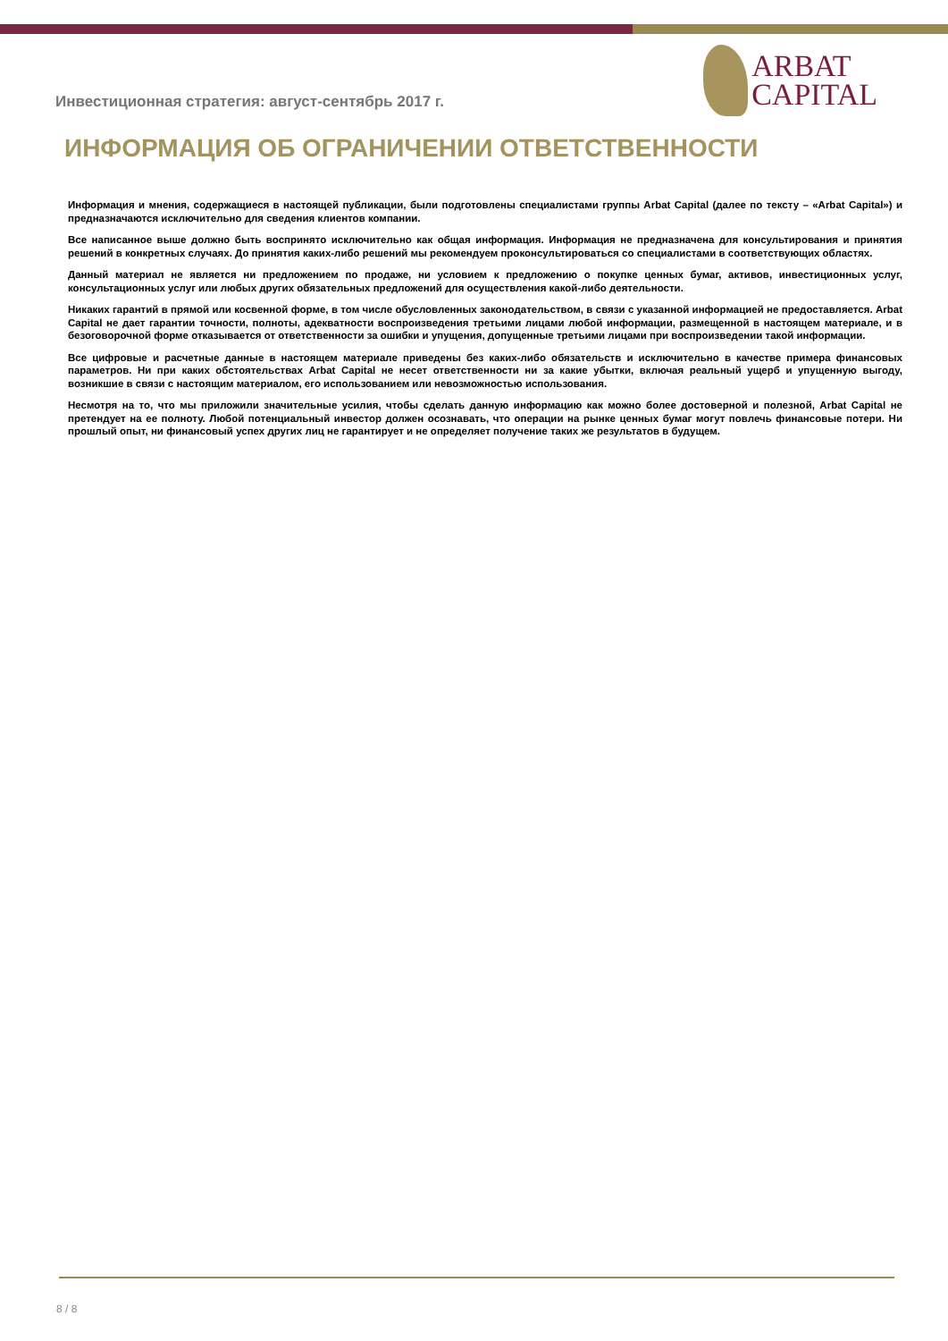Инвестиционная стратегия: август-сентябрь 2017 г.
ARBAT
CAPITAL
ИНФОРМАЦИЯ ОБ ОГРАНИЧЕНИИ ОТВЕТСТВЕННОСТИ
Информация и мнения, содержащиеся в настоящей публикации, были подготовлены специалистами группы Arbat Capital (далее по тексту – «Arbat Capital») и предназначаются исключительно для сведения клиентов компании.
Все написанное выше должно быть воспринято исключительно как общая информация. Информация не предназначена для консультирования и принятия решений в конкретных случаях. До принятия каких-либо решений мы рекомендуем проконсультироваться со специалистами в соответствующих областях.
Данный материал не является ни предложением по продаже, ни условием к предложению о покупке ценных бумаг, активов, инвестиционных услуг, консультационных услуг или любых других обязательных предложений для осуществления какой-либо деятельности.
Никаких гарантий в прямой или косвенной форме, в том числе обусловленных законодательством, в связи с указанной информацией не предоставляется. Arbat Capital не дает гарантии точности, полноты, адекватности воспроизведения третьими лицами любой информации, размещенной в настоящем материале, и в безоговорочной форме отказывается от ответственности за ошибки и упущения, допущенные третьими лицами при воспроизведении такой информации.
Все цифровые и расчетные данные в настоящем материале приведены без каких-либо обязательств и исключительно в качестве примера финансовых параметров. Ни при каких обстоятельствах Arbat Capital не несет ответственности ни за какие убытки, включая реальный ущерб и упущенную выгоду, возникшие в связи с настоящим материалом, его использованием или невозможностью использования.
Несмотря на то, что мы приложили значительные усилия, чтобы сделать данную информацию как можно более достоверной и полезной, Arbat Capital не претендует на ее полноту. Любой потенциальный инвестор должен осознавать, что операции на рынке ценных бумаг могут повлечь финансовые потери. Ни прошлый опыт, ни финансовый успех других лиц не гарантирует и не определяет получение таких же результатов в будущем.
8 / 8